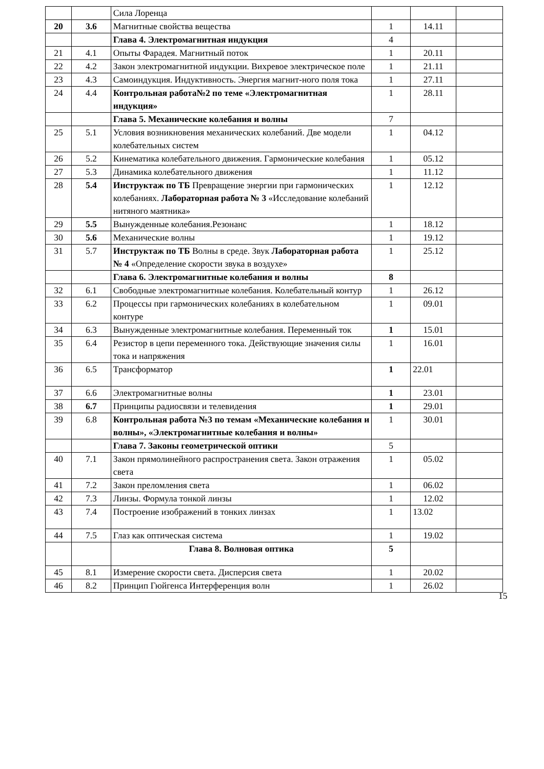| | | Сила Лоренца | | | |
| 20 | 3.6 | Магнитные свойства вещества | 1 | 14.11 | |
| | | Глава 4. Электромагнитная индукция | 4 | | |
| 21 | 4.1 | Опыты Фарадея. Магнитный поток | 1 | 20.11 | |
| 22 | 4.2 | Закон электромагнитной индукции. Вихревое электрическое поле | 1 | 21.11 | |
| 23 | 4.3 | Самоиндукция. Индуктивность. Энергия магнит-ного поля тока | 1 | 27.11 | |
| 24 | 4.4 | Контрольная работа№2 по теме «Электромагнитная индукция» | 1 | 28.11 | |
| | | Глава 5. Механические колебания и волны | 7 | | |
| 25 | 5.1 | Условия возникновения механических колебаний. Две модели колебательных систем | 1 | 04.12 | |
| 26 | 5.2 | Кинематика колебательного движения. Гармонические колебания | 1 | 05.12 | |
| 27 | 5.3 | Динамика колебательного движения | 1 | 11.12 | |
| 28 | 5.4 | Инструктаж по ТБ Превращение энергии при гармонических колебаниях. Лабораторная работа № 3 «Исследование колебаний нитяного маятника» | 1 | 12.12 | |
| 29 | 5.5 | Вынужденные колебания.Резонанс | 1 | 18.12 | |
| 30 | 5.6 | Механические волны | 1 | 19.12 | |
| 31 | 5.7 | Инструктаж по ТБ Волны в среде. Звук Лабораторная работа № 4 «Определение скорости звука в воздухе» | 1 | 25.12 | |
| | | Глава 6. Электромагнитные колебания и волны | 8 | | |
| 32 | 6.1 | Свободные электромагнитные колебания. Колебательный контур | 1 | 26.12 | |
| 33 | 6.2 | Процессы при гармонических колебаниях в колебательном контуре | 1 | 09.01 | |
| 34 | 6.3 | Вынужденные электромагнитные колебания. Переменный ток | 1 | 15.01 | |
| 35 | 6.4 | Резистор в цепи переменного тока. Действующие значения силы тока и напряжения | 1 | 16.01 | |
| 36 | 6.5 | Трансформатор | 1 | 22.01 | |
| 37 | 6.6 | Электромагнитные волны | 1 | 23.01 | |
| 38 | 6.7 | Принципы радиосвязи и телевидения | 1 | 29.01 | |
| 39 | 6.8 | Контрольная работа №3 по темам «Механические колебания и волны», «Электромагнитные колебания и волны» | 1 | 30.01 | |
| | | Глава 7. Законы геометрической оптики | 5 | | |
| 40 | 7.1 | Закон прямолинейного распространения света. Закон отражения света | 1 | 05.02 | |
| 41 | 7.2 | Закон преломления света | 1 | 06.02 | |
| 42 | 7.3 | Линзы. Формула тонкой линзы | 1 | 12.02 | |
| 43 | 7.4 | Построение изображений в тонких линзах | 1 | 13.02 | |
| 44 | 7.5 | Глаз как оптическая система | 1 | 19.02 | |
| | | Глава 8. Волновая оптика | 5 | | |
| 45 | 8.1 | Измерение скорости света. Дисперсия света | 1 | 20.02 | |
| 46 | 8.2 | Принцип Гюйгенса Интерференция волн | 1 | 26.02 | |
15